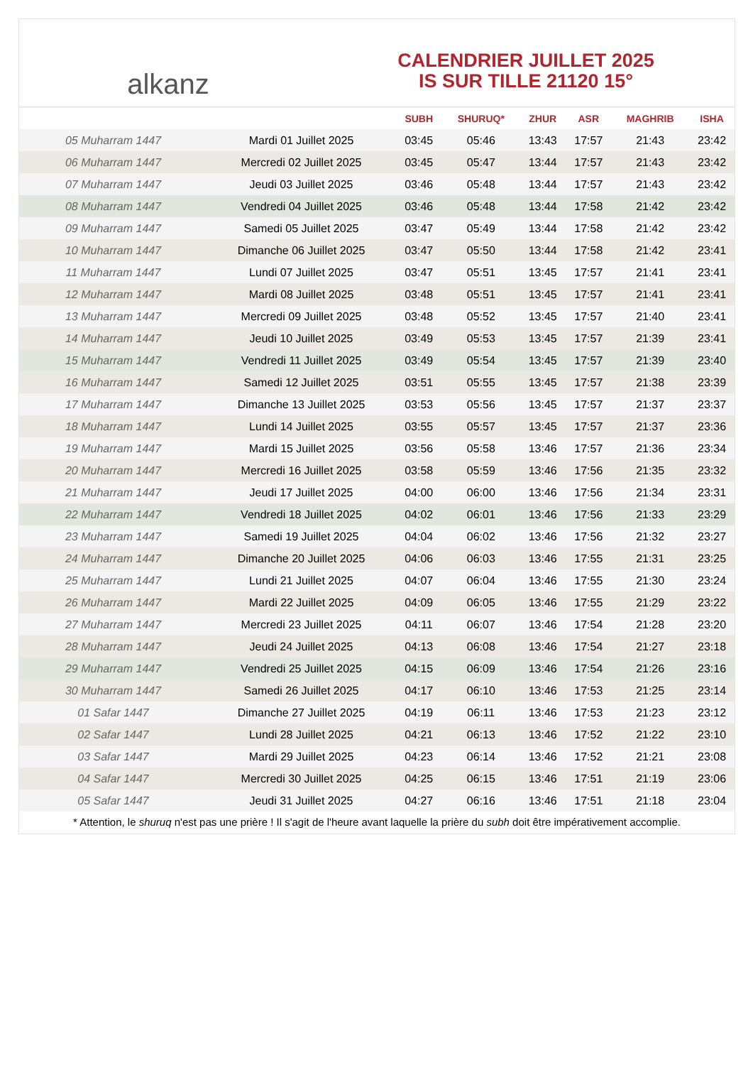alkanz
CALENDRIER JUILLET 2025
IS SUR TILLE 21120 15°
| | | SUBH | SHURUQ* | ZHUR | ASR | MAGHRIB | ISHA |
| --- | --- | --- | --- | --- | --- | --- | --- |
| 05 Muharram 1447 | Mardi 01 Juillet 2025 | 03:45 | 05:46 | 13:43 | 17:57 | 21:43 | 23:42 |
| 06 Muharram 1447 | Mercredi 02 Juillet 2025 | 03:45 | 05:47 | 13:44 | 17:57 | 21:43 | 23:42 |
| 07 Muharram 1447 | Jeudi 03 Juillet 2025 | 03:46 | 05:48 | 13:44 | 17:57 | 21:43 | 23:42 |
| 08 Muharram 1447 | Vendredi 04 Juillet 2025 | 03:46 | 05:48 | 13:44 | 17:58 | 21:42 | 23:42 |
| 09 Muharram 1447 | Samedi 05 Juillet 2025 | 03:47 | 05:49 | 13:44 | 17:58 | 21:42 | 23:42 |
| 10 Muharram 1447 | Dimanche 06 Juillet 2025 | 03:47 | 05:50 | 13:44 | 17:58 | 21:42 | 23:41 |
| 11 Muharram 1447 | Lundi 07 Juillet 2025 | 03:47 | 05:51 | 13:45 | 17:57 | 21:41 | 23:41 |
| 12 Muharram 1447 | Mardi 08 Juillet 2025 | 03:48 | 05:51 | 13:45 | 17:57 | 21:41 | 23:41 |
| 13 Muharram 1447 | Mercredi 09 Juillet 2025 | 03:48 | 05:52 | 13:45 | 17:57 | 21:40 | 23:41 |
| 14 Muharram 1447 | Jeudi 10 Juillet 2025 | 03:49 | 05:53 | 13:45 | 17:57 | 21:39 | 23:41 |
| 15 Muharram 1447 | Vendredi 11 Juillet 2025 | 03:49 | 05:54 | 13:45 | 17:57 | 21:39 | 23:40 |
| 16 Muharram 1447 | Samedi 12 Juillet 2025 | 03:51 | 05:55 | 13:45 | 17:57 | 21:38 | 23:39 |
| 17 Muharram 1447 | Dimanche 13 Juillet 2025 | 03:53 | 05:56 | 13:45 | 17:57 | 21:37 | 23:37 |
| 18 Muharram 1447 | Lundi 14 Juillet 2025 | 03:55 | 05:57 | 13:45 | 17:57 | 21:37 | 23:36 |
| 19 Muharram 1447 | Mardi 15 Juillet 2025 | 03:56 | 05:58 | 13:46 | 17:57 | 21:36 | 23:34 |
| 20 Muharram 1447 | Mercredi 16 Juillet 2025 | 03:58 | 05:59 | 13:46 | 17:56 | 21:35 | 23:32 |
| 21 Muharram 1447 | Jeudi 17 Juillet 2025 | 04:00 | 06:00 | 13:46 | 17:56 | 21:34 | 23:31 |
| 22 Muharram 1447 | Vendredi 18 Juillet 2025 | 04:02 | 06:01 | 13:46 | 17:56 | 21:33 | 23:29 |
| 23 Muharram 1447 | Samedi 19 Juillet 2025 | 04:04 | 06:02 | 13:46 | 17:56 | 21:32 | 23:27 |
| 24 Muharram 1447 | Dimanche 20 Juillet 2025 | 04:06 | 06:03 | 13:46 | 17:55 | 21:31 | 23:25 |
| 25 Muharram 1447 | Lundi 21 Juillet 2025 | 04:07 | 06:04 | 13:46 | 17:55 | 21:30 | 23:24 |
| 26 Muharram 1447 | Mardi 22 Juillet 2025 | 04:09 | 06:05 | 13:46 | 17:55 | 21:29 | 23:22 |
| 27 Muharram 1447 | Mercredi 23 Juillet 2025 | 04:11 | 06:07 | 13:46 | 17:54 | 21:28 | 23:20 |
| 28 Muharram 1447 | Jeudi 24 Juillet 2025 | 04:13 | 06:08 | 13:46 | 17:54 | 21:27 | 23:18 |
| 29 Muharram 1447 | Vendredi 25 Juillet 2025 | 04:15 | 06:09 | 13:46 | 17:54 | 21:26 | 23:16 |
| 30 Muharram 1447 | Samedi 26 Juillet 2025 | 04:17 | 06:10 | 13:46 | 17:53 | 21:25 | 23:14 |
| 01 Safar 1447 | Dimanche 27 Juillet 2025 | 04:19 | 06:11 | 13:46 | 17:53 | 21:23 | 23:12 |
| 02 Safar 1447 | Lundi 28 Juillet 2025 | 04:21 | 06:13 | 13:46 | 17:52 | 21:22 | 23:10 |
| 03 Safar 1447 | Mardi 29 Juillet 2025 | 04:23 | 06:14 | 13:46 | 17:52 | 21:21 | 23:08 |
| 04 Safar 1447 | Mercredi 30 Juillet 2025 | 04:25 | 06:15 | 13:46 | 17:51 | 21:19 | 23:06 |
| 05 Safar 1447 | Jeudi 31 Juillet 2025 | 04:27 | 06:16 | 13:46 | 17:51 | 21:18 | 23:04 |
* Attention, le shuruq n'est pas une prière ! Il s'agit de l'heure avant laquelle la prière du subh doit être impérativement accomplie.